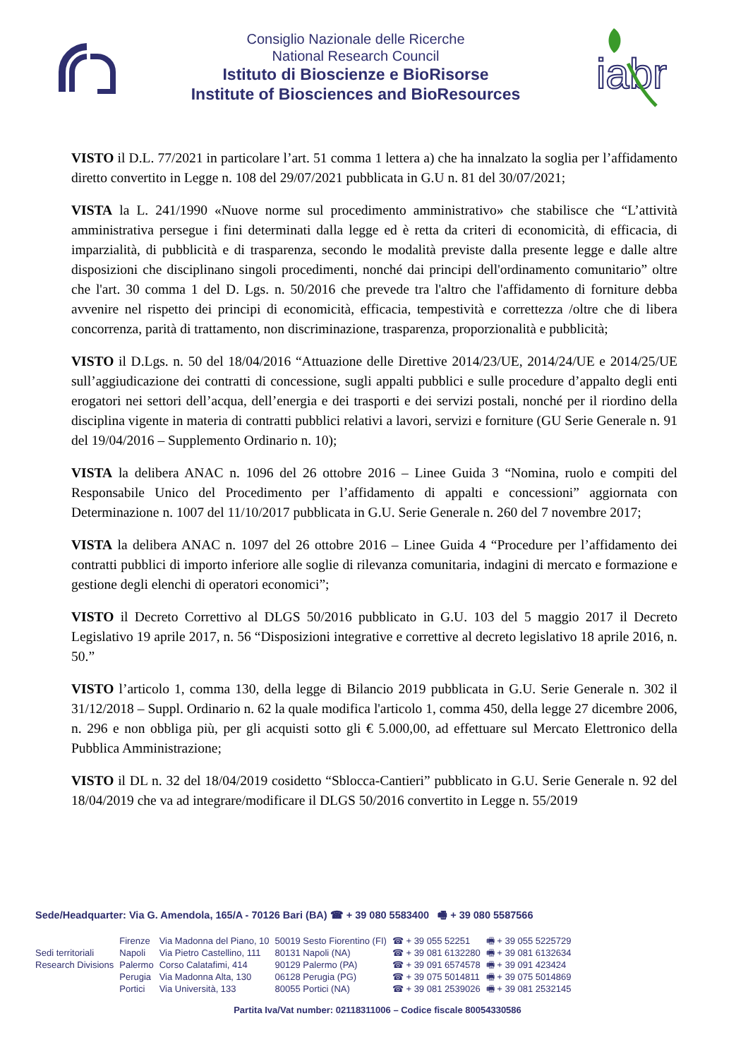Consiglio Nazionale delle Ricerche
National Research Council
Istituto di Bioscienze e BioRisorse
Institute of Biosciences and BioResources
iabr
VISTO il D.L. 77/2021 in particolare l’art. 51 comma 1 lettera a) che ha innalzato la soglia per l’affidamento diretto convertito in Legge n. 108 del 29/07/2021 pubblicata in G.U n. 81 del 30/07/2021;
VISTA la L. 241/1990 «Nuove norme sul procedimento amministrativo» che stabilisce che “L’attività amministrativa persegue i fini determinati dalla legge ed è retta da criteri di economicità, di efficacia, di imparzialità, di pubblicità e di trasparenza, secondo le modalità previste dalla presente legge e dalle altre disposizioni che disciplinano singoli procedimenti, nonché dai principi dell'ordinamento comunitario” oltre che l'art. 30 comma 1 del D. Lgs. n. 50/2016 che prevede tra l'altro che l'affidamento di forniture debba avvenire nel rispetto dei principi di economicità, efficacia, tempestività e correttezza /oltre che di libera concorrenza, parità di trattamento, non discriminazione, trasparenza, proporzionalità e pubblicità;
VISTO il D.Lgs. n. 50 del 18/04/2016 “Attuazione delle Direttive 2014/23/UE, 2014/24/UE e 2014/25/UE sull’aggiudicazione dei contratti di concessione, sugli appalti pubblici e sulle procedure d’appalto degli enti erogatori nei settori dell’acqua, dell’energia e dei trasporti e dei servizi postali, nonché per il riordino della disciplina vigente in materia di contratti pubblici relativi a lavori, servizi e forniture (GU Serie Generale n. 91 del 19/04/2016 – Supplemento Ordinario n. 10);
VISTA la delibera ANAC n. 1096 del 26 ottobre 2016 – Linee Guida 3 “Nomina, ruolo e compiti del Responsabile Unico del Procedimento per l’affidamento di appalti e concessioni” aggiornata con Determinazione n. 1007 del 11/10/2017 pubblicata in G.U. Serie Generale n. 260 del 7 novembre 2017;
VISTA la delibera ANAC n. 1097 del 26 ottobre 2016 – Linee Guida 4 “Procedure per l’affidamento dei contratti pubblici di importo inferiore alle soglie di rilevanza comunitaria, indagini di mercato e formazione e gestione degli elenchi di operatori economici”;
VISTO il Decreto Correttivo al DLGS 50/2016 pubblicato in G.U. 103 del 5 maggio 2017 il Decreto Legislativo 19 aprile 2017, n. 56 “Disposizioni integrative e correttive al decreto legislativo 18 aprile 2016, n. 50.”
VISTO l’articolo 1, comma 130, della legge di Bilancio 2019 pubblicata in G.U. Serie Generale n. 302 il 31/12/2018 – Suppl. Ordinario n. 62 la quale modifica l'articolo 1, comma 450, della legge 27 dicembre 2006, n. 296 e non obbliga più, per gli acquisti sotto gli € 5.000,00, ad effettuare sul Mercato Elettronico della Pubblica Amministrazione;
VISTO il DL n. 32 del 18/04/2019 cosidetto “Sblocca-Cantieri” pubblicato in G.U. Serie Generale n. 92 del 18/04/2019 che va ad integrare/modificare il DLGS 50/2016 convertito in Legge n. 55/2019
Sede/Headquarter: Via G. Amendola, 165/A - 70126 Bari (BA) ☎ + 39 080 5583400 🖷 + 39 080 5587566
| | Firenze | Via Madonna del Piano, 10 | 50019 Sesto Fiorentino (FI) | ☎ + 39 055 52251 | 🖷 + 39 055 5225729 |
| Sedi territoriali | Napoli | Via Pietro Castellino, 111 | 80131 Napoli (NA) | ☎ + 39 081 6132280 | 🖷 + 39 081 6132634 |
| Research Divisions | Palermo | Corso Calatafimi, 414 | 90129 Palermo (PA) | ☎ + 39 091 6574578 | 🖷 + 39 091 423424 |
| | Perugia | Via Madonna Alta, 130 | 06128 Perugia (PG) | ☎ + 39 075 5014811 | 🖷 + 39 075 5014869 |
| | Portici | Via Università, 133 | 80055 Portici (NA) | ☎ + 39 081 2539026 | 🖷 + 39 081 2532145 |
Partita Iva/Vat number: 02118311006 – Codice fiscale 80054330586